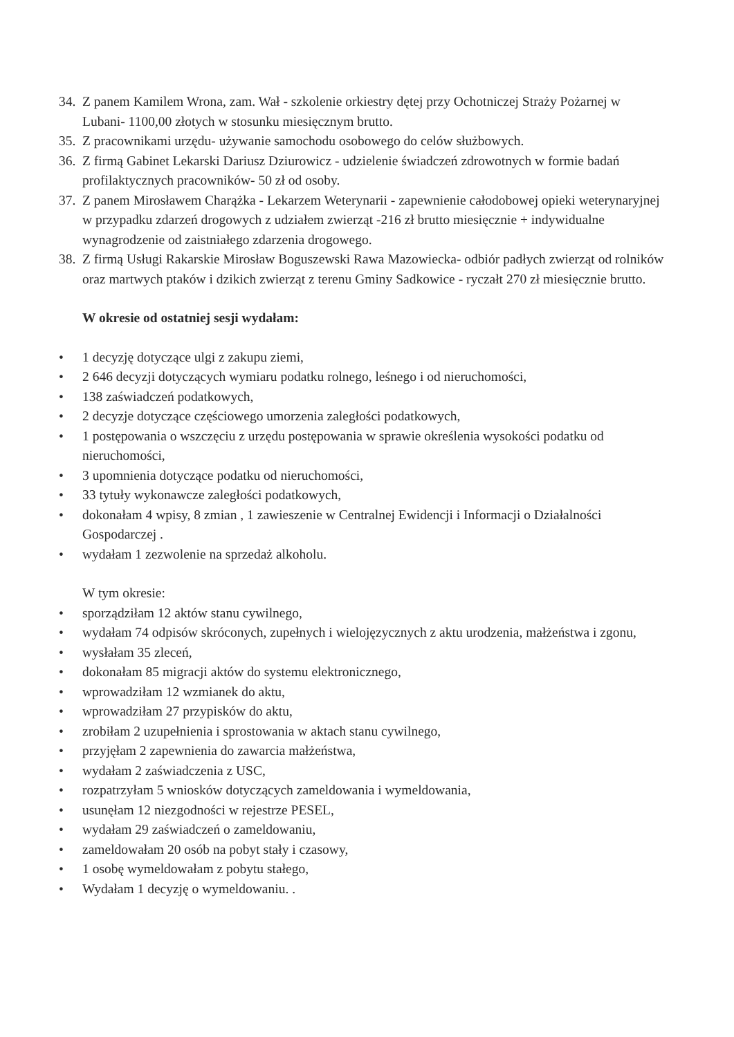34. Z panem Kamilem Wrona, zam. Wał - szkolenie orkiestry dętej przy Ochotniczej Straży Pożarnej w Lubani- 1100,00 złotych w stosunku miesięcznym brutto.
35. Z pracownikami urzędu- używanie samochodu osobowego do celów służbowych.
36. Z firmą Gabinet Lekarski Dariusz Dziurowicz - udzielenie świadczeń zdrowotnych w formie badań profilaktycznych pracowników- 50 zł od osoby.
37. Z panem Mirosławem Charążka - Lekarzem Weterynarii - zapewnienie całodobowej opieki weterynaryjnej w przypadku zdarzeń drogowych z udziałem zwierząt -216 zł brutto miesięcznie + indywidualne wynagrodzenie od zaistniałego zdarzenia drogowego.
38. Z firmą Usługi Rakarskie Mirosław Boguszewski Rawa Mazowiecka- odbiór padłych zwierząt od rolników oraz martwych ptaków i dzikich zwierząt z terenu Gminy Sadkowice - ryczałt 270 zł miesięcznie brutto.
W okresie od ostatniej sesji wydałam:
• 1 decyzję dotyczące ulgi z zakupu ziemi,
• 2 646 decyzji dotyczących wymiaru podatku rolnego, leśnego i od nieruchomości,
• 138 zaświadczeń podatkowych,
• 2 decyzje dotyczące częściowego umorzenia zaległości podatkowych,
• 1 postępowania o wszczęciu z urzędu postępowania w sprawie określenia wysokości podatku od nieruchomości,
• 3 upomnienia dotyczące podatku od nieruchomości,
• 33 tytuły wykonawcze zaległości podatkowych,
• dokonałam 4 wpisy, 8 zmian , 1 zawieszenie w Centralnej Ewidencji i Informacji o Działalności Gospodarczej .
• wydałam 1 zezwolenie na sprzedaż alkoholu.
W tym okresie:
• sporządziłam 12 aktów stanu cywilnego,
• wydałam 74 odpisów skróconych, zupełnych i wielojęzycznych z aktu urodzenia, małżeństwa i zgonu,
• wysłałam 35 zleceń,
• dokonałam 85 migracji aktów do systemu elektronicznego,
• wprowadziłam 12 wzmianek do aktu,
• wprowadziłam 27 przypisków do aktu,
• zrobiłam 2 uzupełnienia i sprostowania w aktach stanu cywilnego,
• przyjęłam 2 zapewnienia do zawarcia małżeństwa,
• wydałam 2 zaświadczenia z USC,
• rozpatrzyłam 5 wniosków dotyczących zameldowania i wymeldowania,
• usunęłam 12 niezgodności w rejestrze PESEL,
• wydałam 29 zaświadczeń o zameldowaniu,
• zameldowałam 20 osób na pobyt stały i czasowy,
• 1 osobę wymeldowałam z pobytu stałego,
• Wydałam 1 decyzję o wymeldowaniu. .